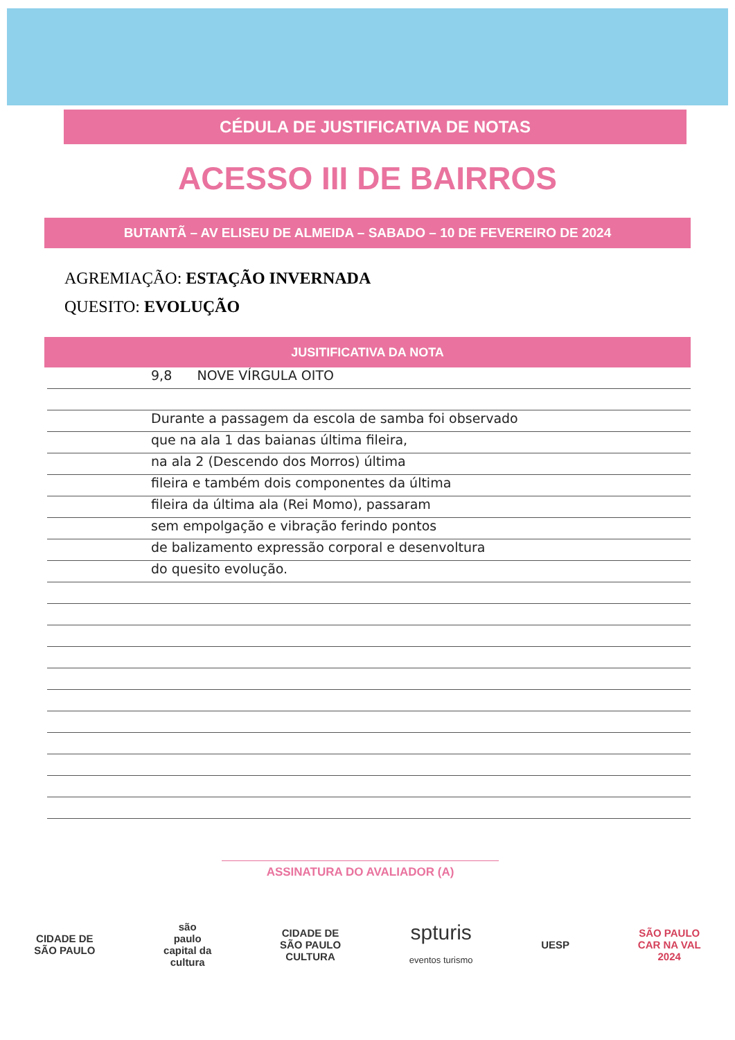CÉDULA DE JUSTIFICATIVA DE NOTAS
ACESSO III DE BAIRROS
BUTANTÃ – AV ELISEU DE ALMEIDA – SABADO – 10 DE FEVEREIRO DE 2024
AGREMIAÇÃO: ESTAÇÃO INVERNADA
QUESITO: EVOLUÇÃO
JUSITIFICATIVA DA NOTA
9,8 NOVE VÍRGULA OITO
Durante a passagem da escola de samba foi observado
que na ala 1 das baianas última fileira,
na ala 2 (Descendo dos Morros) última
fileira e também dois componentes da última
fileira da última ala (Rei Momo), passaram
sem empolgação e vibração ferindo pontos
de balizamento expressão corporal e desenvoltura
do quesito evolução.
ASSINATURA DO AVALIADOR (A)
CIDADE DE
SÃO PAULO
são
paulo
capital da
cultura
CIDADE DE
SÃO PAULO
CULTURA
spturis
eventos turismo
UESP
SÃO PAULO
CAR NA VAL
2024